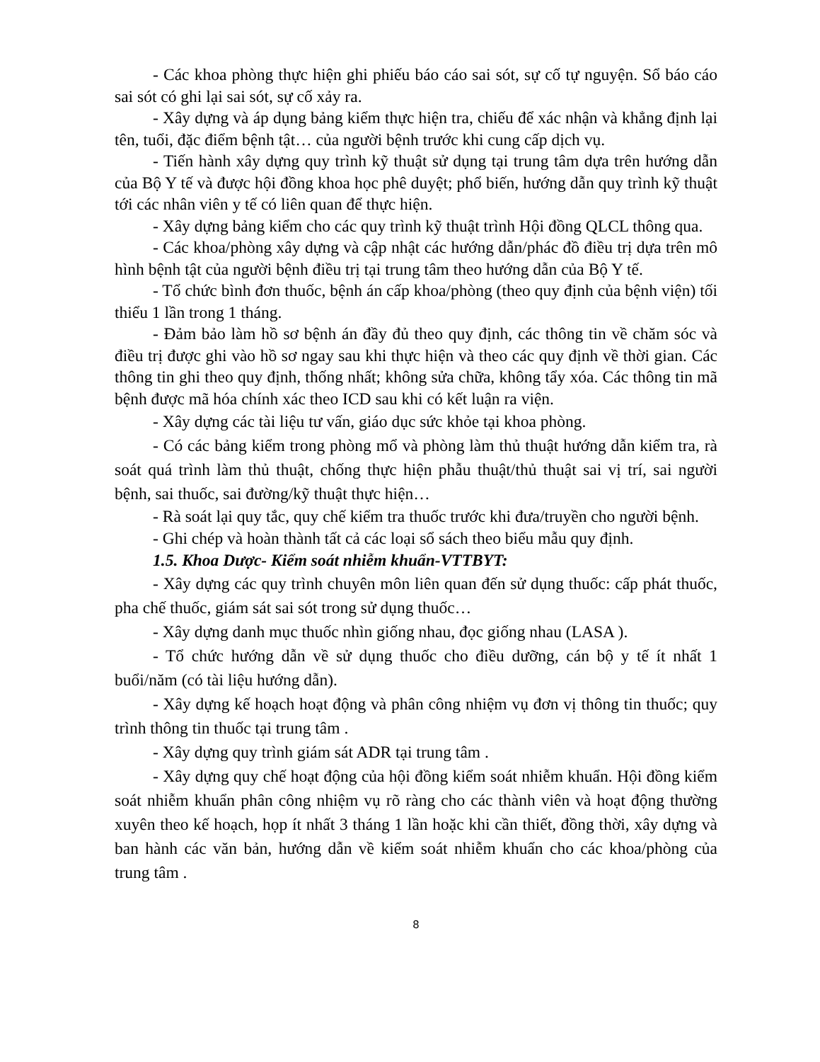- Các khoa phòng thực hiện ghi phiếu báo cáo sai sót, sự cố tự nguyện. Sổ báo cáo sai sót có ghi lại sai sót, sự cố xảy ra.
- Xây dựng và áp dụng bảng kiểm thực hiện tra, chiếu để xác nhận và khẳng định lại tên, tuổi, đặc điểm bệnh tật… của người bệnh trước khi cung cấp dịch vụ.
- Tiến hành xây dựng quy trình kỹ thuật sử dụng tại trung tâm dựa trên hướng dẫn của Bộ Y tế và được hội đồng khoa học phê duyệt; phổ biến, hướng dẫn quy trình kỹ thuật tới các nhân viên y tế có liên quan để thực hiện.
- Xây dựng bảng kiểm cho các quy trình kỹ thuật trình Hội đồng QLCL thông qua.
- Các khoa/phòng xây dựng và cập nhật các hướng dẫn/phác đồ điều trị dựa trên mô hình bệnh tật của người bệnh điều trị tại trung tâm theo hướng dẫn của Bộ Y tế.
- Tổ chức bình đơn thuốc, bệnh án cấp khoa/phòng (theo quy định của bệnh viện) tối thiểu 1 lần trong 1 tháng.
- Đảm bảo làm hồ sơ bệnh án đầy đủ theo quy định, các thông tin về chăm sóc và điều trị được ghi vào hồ sơ ngay sau khi thực hiện và theo các quy định về thời gian. Các thông tin ghi theo quy định, thống nhất; không sửa chữa, không tẩy xóa. Các thông tin mã bệnh được mã hóa chính xác theo ICD sau khi có kết luận ra viện.
- Xây dựng các tài liệu tư vấn, giáo dục sức khỏe tại khoa phòng.
- Có các bảng kiểm trong phòng mổ và phòng làm thủ thuật hướng dẫn kiểm tra, rà soát quá trình làm thủ thuật, chống thực hiện phẫu thuật/thủ thuật sai vị trí, sai người bệnh, sai thuốc, sai đường/kỹ thuật thực hiện…
- Rà soát lại quy tắc, quy chế kiểm tra thuốc trước khi đưa/truyền cho người bệnh.
- Ghi chép và hoàn thành tất cả các loại sổ sách theo biểu mẫu quy định.
1.5. Khoa Dược- Kiểm soát nhiễm khuẩn-VTTBYT:
- Xây dựng các quy trình chuyên môn liên quan đến sử dụng thuốc: cấp phát thuốc, pha chế thuốc, giám sát sai sót trong sử dụng thuốc…
- Xây dựng danh mục thuốc nhìn giống nhau, đọc giống nhau (LASA ).
- Tổ chức hướng dẫn về sử dụng thuốc cho điều dưỡng, cán bộ y tế ít nhất 1 buổi/năm (có tài liệu hướng dẫn).
- Xây dựng kế hoạch hoạt động và phân công nhiệm vụ đơn vị thông tin thuốc; quy trình thông tin thuốc tại trung tâm .
- Xây dựng quy trình giám sát ADR tại trung tâm .
- Xây dựng quy chế hoạt động của hội đồng kiểm soát nhiễm khuẩn. Hội đồng kiểm soát nhiễm khuẩn phân công nhiệm vụ rõ ràng cho các thành viên và hoạt động thường xuyên theo kế hoạch, họp ít nhất 3 tháng 1 lần hoặc khi cần thiết, đồng thời, xây dựng và ban hành các văn bản, hướng dẫn về kiểm soát nhiễm khuẩn cho các khoa/phòng của trung tâm .
8